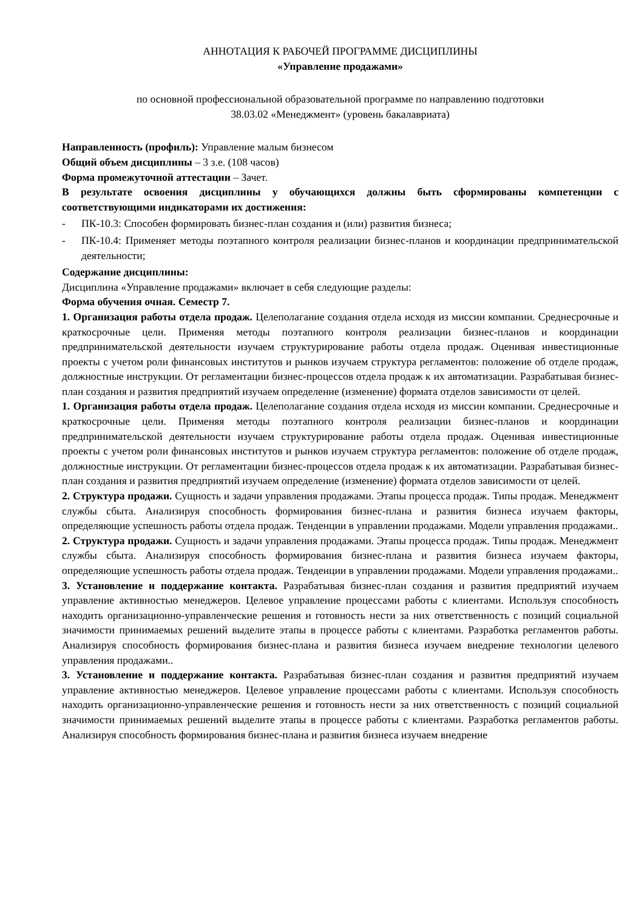АННОТАЦИЯ К РАБОЧЕЙ ПРОГРАММЕ ДИСЦИПЛИНЫ
«Управление продажами»
по основной профессиональной образовательной программе по направлению подготовки
38.03.02 «Менеджмент» (уровень бакалавриата)
Направленность (профиль): Управление малым бизнесом
Общий объем дисциплины – 3 з.е. (108 часов)
Форма промежуточной аттестации – Зачет.
В результате освоения дисциплины у обучающихся должны быть сформированы компетенции с соответствующими индикаторами их достижения:
- ПК-10.3: Способен формировать бизнес-план создания и (или) развития бизнеса;
- ПК-10.4: Применяет методы поэтапного контроля реализации бизнес-планов и координации предпринимательской деятельности;
Содержание дисциплины:
Дисциплина «Управление продажами» включает в себя следующие разделы:
Форма обучения очная. Семестр 7.
1. Организация работы отдела продаж. Целеполагание создания отдела исходя из миссии компании. Среднесрочные и краткосрочные цели. Применяя методы поэтапного контроля реализации бизнес-планов и координации предпринимательской деятельности изучаем структурирование работы отдела продаж. Оценивая инвестиционные проекты с учетом роли финансовых институтов и рынков изучаем структура регламентов: положение об отделе продаж, должностные инструкции. От регламентации бизнес-процессов отдела продаж к их автоматизации. Разрабатывая бизнес-план создания и развития предприятий изучаем определение (изменение) формата отделов зависимости от целей.
1. Организация работы отдела продаж. Целеполагание создания отдела исходя из миссии компании. Среднесрочные и краткосрочные цели. Применяя методы поэтапного контроля реализации бизнес-планов и координации предпринимательской деятельности изучаем структурирование работы отдела продаж. Оценивая инвестиционные проекты с учетом роли финансовых институтов и рынков изучаем структура регламентов: положение об отделе продаж, должностные инструкции. От регламентации бизнес-процессов отдела продаж к их автоматизации. Разрабатывая бизнес-план создания и развития предприятий изучаем определение (изменение) формата отделов зависимости от целей.
2. Структура продажи. Сущность и задачи управления продажами. Этапы процесса продаж. Типы продаж. Менеджмент службы сбыта. Анализируя способность формирования бизнес-плана и развития бизнеса изучаем факторы, определяющие успешность работы отдела продаж. Тенденции в управлении продажами. Модели управления продажами..
2. Структура продажи. Сущность и задачи управления продажами. Этапы процесса продаж. Типы продаж. Менеджмент службы сбыта. Анализируя способность формирования бизнес-плана и развития бизнеса изучаем факторы, определяющие успешность работы отдела продаж. Тенденции в управлении продажами. Модели управления продажами..
3. Установление и поддержание контакта. Разрабатывая бизнес-план создания и развития предприятий изучаем управление активностью менеджеров. Целевое управление процессами работы с клиентами. Используя способность находить организационно-управленческие решения и готовность нести за них ответственность с позиций социальной значимости принимаемых решений выделите этапы в процессе работы с клиентами. Разработка регламентов работы. Анализируя способность формирования бизнес-плана и развития бизнеса изучаем внедрение технологии целевого управления продажами..
3. Установление и поддержание контакта. Разрабатывая бизнес-план создания и развития предприятий изучаем управление активностью менеджеров. Целевое управление процессами работы с клиентами. Используя способность находить организационно-управленческие решения и готовность нести за них ответственность с позиций социальной значимости принимаемых решений выделите этапы в процессе работы с клиентами. Разработка регламентов работы. Анализируя способность формирования бизнес-плана и развития бизнеса изучаем внедрение